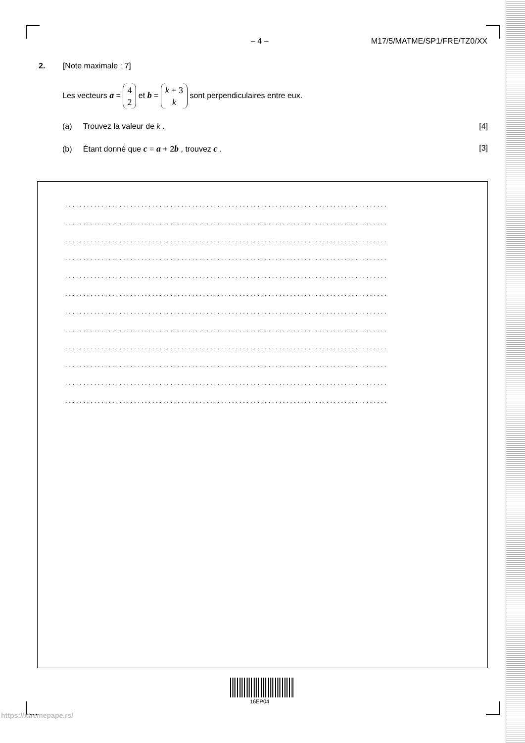– 4 – M17/5/MATME/SP1/FRE/TZ0/XX
2. [Note maximale : 7]
Les vecteurs a = 4
2 et b = k + 3
k sont perpendiculaires entre eux.
(a) Trouvez la valeur de k . [4]
(b) Étant donné que c = a + 2b , trouvez c . [3]
.........................................................................................
.........................................................................................
.........................................................................................
.........................................................................................
.........................................................................................
.........................................................................................
.........................................................................................
.........................................................................................
.........................................................................................
.........................................................................................
.........................................................................................
.........................................................................................
16EP04
https://xtremepape.rs/